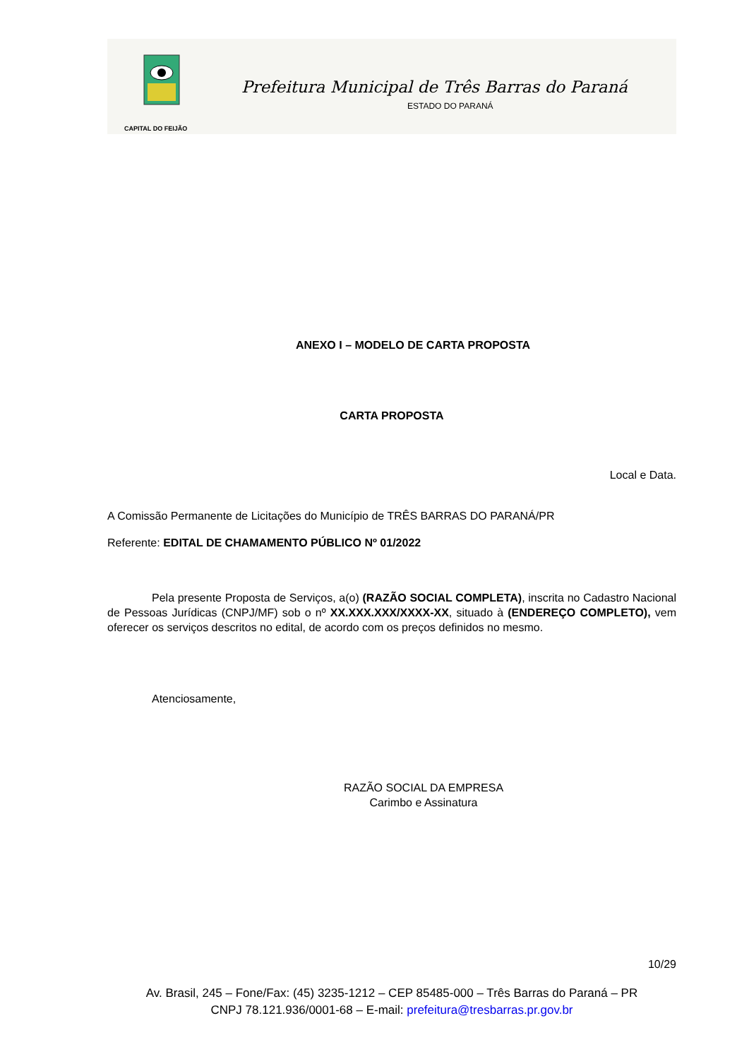CAPITAL DO FEIJÃO
Prefeitura Municipal de Três Barras do Paraná
ESTADO DO PARANÁ
ANEXO I – MODELO DE CARTA PROPOSTA
CARTA PROPOSTA
Local e Data.
A Comissão Permanente de Licitações do Município de TRÊS BARRAS DO PARANÁ/PR
Referente: EDITAL DE CHAMAMENTO PÚBLICO Nº 01/2022
Pela presente Proposta de Serviços, a(o) (RAZÃO SOCIAL COMPLETA), inscrita no Cadastro Nacional de Pessoas Jurídicas (CNPJ/MF) sob o nº XX.XXX.XXX/XXXX-XX, situado à (ENDEREÇO COMPLETO), vem oferecer os serviços descritos no edital, de acordo com os preços definidos no mesmo.
Atenciosamente,
RAZÃO SOCIAL DA EMPRESA
Carimbo e Assinatura
10/29
Av. Brasil, 245 – Fone/Fax: (45) 3235-1212 – CEP 85485-000 – Três Barras do Paraná – PR
CNPJ 78.121.936/0001-68 – E-mail: prefeitura@tresbarras.pr.gov.br